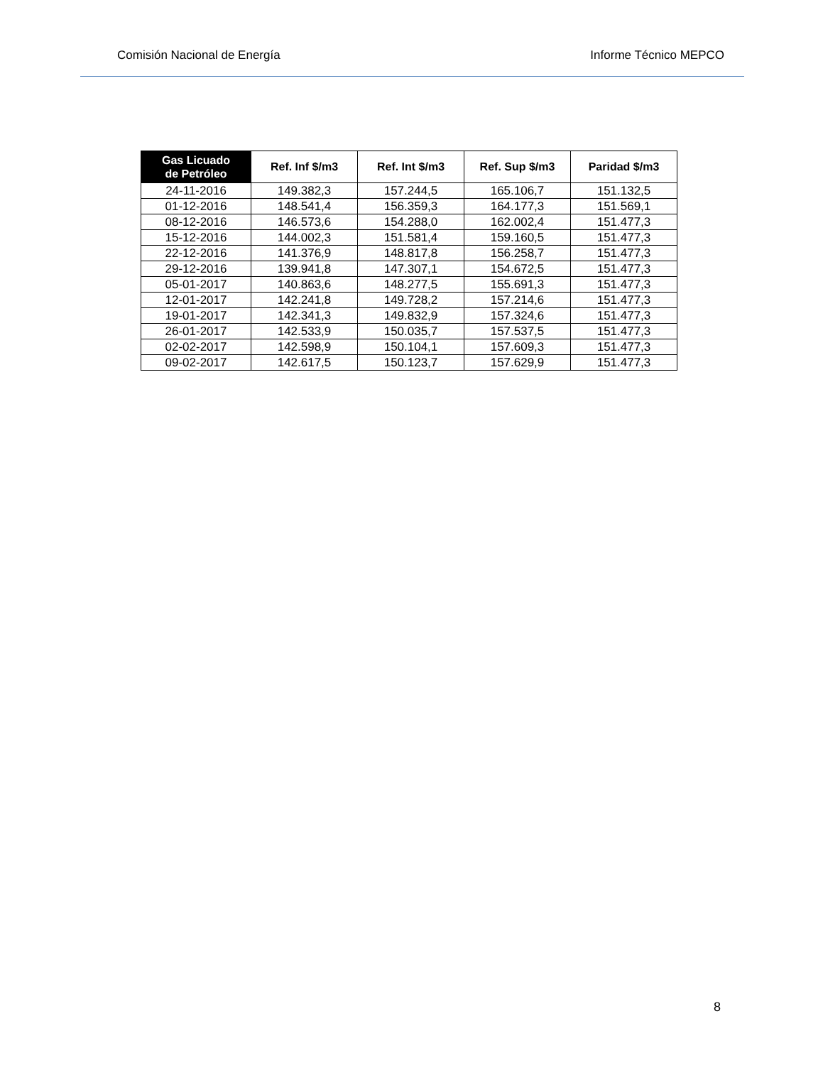Comisión Nacional de Energía Informe Técnico MEPCO
| Gas Licuado de Petróleo | Ref. Inf $/m3 | Ref. Int $/m3 | Ref. Sup $/m3 | Paridad $/m3 |
| --- | --- | --- | --- | --- |
| 24-11-2016 | 149.382,3 | 157.244,5 | 165.106,7 | 151.132,5 |
| 01-12-2016 | 148.541,4 | 156.359,3 | 164.177,3 | 151.569,1 |
| 08-12-2016 | 146.573,6 | 154.288,0 | 162.002,4 | 151.477,3 |
| 15-12-2016 | 144.002,3 | 151.581,4 | 159.160,5 | 151.477,3 |
| 22-12-2016 | 141.376,9 | 148.817,8 | 156.258,7 | 151.477,3 |
| 29-12-2016 | 139.941,8 | 147.307,1 | 154.672,5 | 151.477,3 |
| 05-01-2017 | 140.863,6 | 148.277,5 | 155.691,3 | 151.477,3 |
| 12-01-2017 | 142.241,8 | 149.728,2 | 157.214,6 | 151.477,3 |
| 19-01-2017 | 142.341,3 | 149.832,9 | 157.324,6 | 151.477,3 |
| 26-01-2017 | 142.533,9 | 150.035,7 | 157.537,5 | 151.477,3 |
| 02-02-2017 | 142.598,9 | 150.104,1 | 157.609,3 | 151.477,3 |
| 09-02-2017 | 142.617,5 | 150.123,7 | 157.629,9 | 151.477,3 |
8